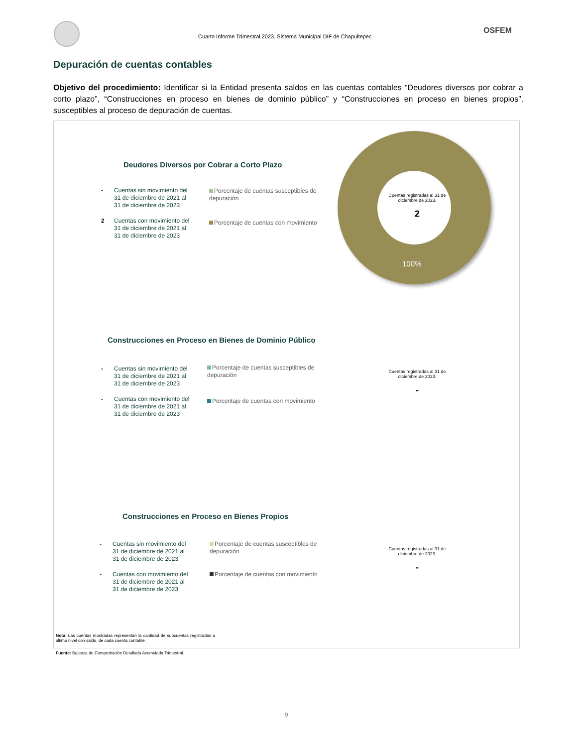Cuarto Informe Trimestral 2023. Sistema Municipal DIF de Chapultepec
OSFEM
Depuración de cuentas contables
Objetivo del procedimiento: Identificar si la Entidad presenta saldos en las cuentas contables “Deudores diversos por cobrar a corto plazo”, “Construcciones en proceso en bienes de dominio público” y “Construcciones en proceso en bienes propios”, susceptibles al proceso de depuración de cuentas.
100%
Deudores Diversos por Cobrar a Corto Plazo
- Cuentas sin movimiento del
31 de diciembre de 2021 al
31 de diciembre de 2023
2 Cuentas con movimiento del
31 de diciembre de 2021 al
31 de diciembre de 2023
Porcentaje de cuentas susceptibles de depuración
Porcentaje de cuentas con movimiento
Cuentas registradas al 31 de diciembre de 2023.
2
Construcciones en Proceso en Bienes de Dominio Público
- Cuentas sin movimiento del
31 de diciembre de 2021 al
31 de diciembre de 2023
- Cuentas con movimiento del
31 de diciembre de 2021 al
31 de diciembre de 2023
Porcentaje de cuentas susceptibles de depuración
Porcentaje de cuentas con movimiento
Cuentas registradas al 31 de diciembre de 2023.
-
Construcciones en Proceso en Bienes Propios
- Cuentas sin movimiento del
31 de diciembre de 2021 al
31 de diciembre de 2023
- Cuentas con movimiento del
31 de diciembre de 2021 al
31 de diciembre de 2023
Porcentaje de cuentas susceptibles de depuración
Porcentaje de cuentas con movimiento
Cuentas registradas al 31 de diciembre de 2023.
-
Nota: Las cuentas mostradas representan la cantidad de subcuentas registradas a último nivel con saldo, de cada cuenta contable.
Fuente: Balanza de Comprobación Detallada Acumulada Trimestral.
9